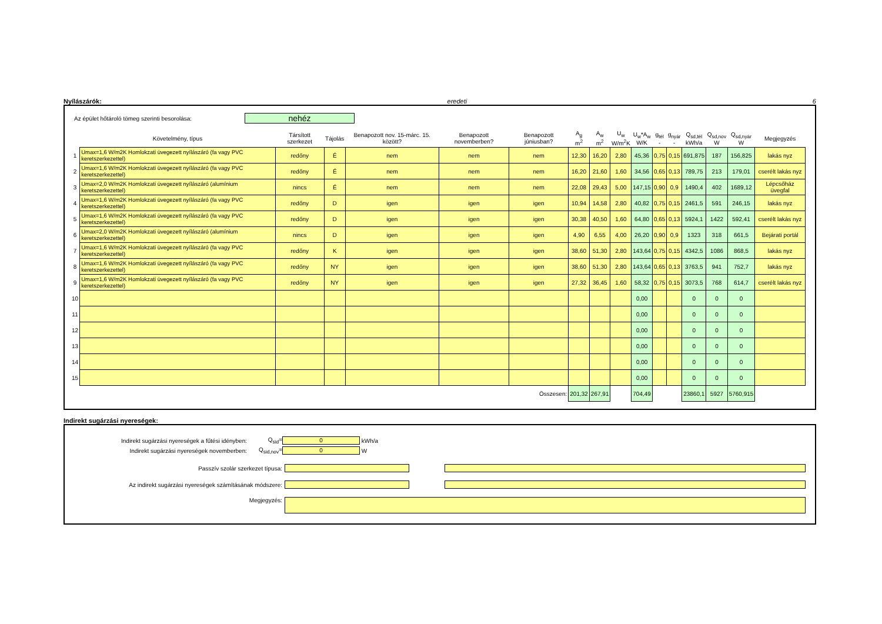Nyílászárók: eredeti 6
Az épület hőtároló tömeg szerinti besorolása: nehéz
| | Követelmény, típus | Társított szerkezet | Tájolás | Benapozott nov. 15-márc. 15. között? | Benapozott novemberben? | Benapozott júniusban? | A<sub>g</sub> m<sup>2</sup> | A<sub>w</sub> m<sup>2</sup> | U<sub>w</sub> W/m<sup>2</sup>K | U<sub>w</sub>*A<sub>w</sub> W/K | g<sub>tél</sub> - | g<sub>nyár</sub> - | Q<sub>sd,tél</sub> kWh/a | Q<sub>sd,nov</sub> W | Q<sub>sd,nyár</sub> W | Megjegyzés |
| --- | --- | --- | --- | --- | --- | --- | --- | --- | --- | --- | --- | --- | --- | --- | --- | --- |
| 1 | Umax=1,6 W/m2K Homlokzati üvegezett nyílászáró (fa vagy PVC keretszerkezettel) | redőny | É | nem | nem | nem | 12,30 | 16,20 | 2,80 | 45,36 | 0,75 | 0,15 | 691,875 | 187 | 156,825 | lakás nyz |
| 2 | Umax=1,6 W/m2K Homlokzati üvegezett nyílászáró (fa vagy PVC keretszerkezettel) | redőny | É | nem | nem | nem | 16,20 | 21,60 | 1,60 | 34,56 | 0,65 | 0,13 | 789,75 | 213 | 179,01 | cserélt lakás nyz |
| 3 | Umax=2,0 W/m2K Homlokzati üvegezett nyílászáró (alumínium keretszerkezettel) | nincs | É | nem | nem | nem | 22,08 | 29,43 | 5,00 | 147,15 | 0,90 | 0,9 | 1490,4 | 402 | 1689,12 | Lépcsőház üvegfal |
| 4 | Umax=1,6 W/m2K Homlokzati üvegezett nyílászáró (fa vagy PVC keretszerkezettel) | redőny | D | igen | igen | igen | 10,94 | 14,58 | 2,80 | 40,82 | 0,75 | 0,15 | 2461,5 | 591 | 246,15 | lakás nyz |
| 5 | Umax=1,6 W/m2K Homlokzati üvegezett nyílászáró (fa vagy PVC keretszerkezettel) | redőny | D | igen | igen | igen | 30,38 | 40,50 | 1,60 | 64,80 | 0,65 | 0,13 | 5924,1 | 1422 | 592,41 | cserélt lakás nyz |
| 6 | Umax=2,0 W/m2K Homlokzati üvegezett nyílászáró (alumínium keretszerkezettel) | nincs | D | igen | igen | igen | 4,90 | 6,55 | 4,00 | 26,20 | 0,90 | 0,9 | 1323 | 318 | 661,5 | Bejárati portál |
| 7 | Umax=1,6 W/m2K Homlokzati üvegezett nyílászáró (fa vagy PVC keretszerkezettel) | redőny | K | igen | igen | igen | 38,60 | 51,30 | 2,80 | 143,64 | 0,75 | 0,15 | 4342,5 | 1086 | 868,5 | lakás nyz |
| 8 | Umax=1,6 W/m2K Homlokzati üvegezett nyílászáró (fa vagy PVC keretszerkezettel) | redőny | NY | igen | igen | igen | 38,60 | 51,30 | 2,80 | 143,64 | 0,65 | 0,13 | 3763,5 | 941 | 752,7 | lakás nyz |
| 9 | Umax=1,6 W/m2K Homlokzati üvegezett nyílászáró (fa vagy PVC keretszerkezettel) | redőny | NY | igen | igen | igen | 27,32 | 36,45 | 1,60 | 58,32 | 0,75 | 0,15 | 3073,5 | 768 | 614,7 | cserélt lakás nyz |
| 10 | | | | | | | | | | 0,00 | | | 0 | 0 | 0 | |
| 11 | | | | | | | | | | 0,00 | | | 0 | 0 | 0 | |
| 12 | | | | | | | | | | 0,00 | | | 0 | 0 | 0 | |
| 13 | | | | | | | | | | 0,00 | | | 0 | 0 | 0 | |
| 14 | | | | | | | | | | 0,00 | | | 0 | 0 | 0 | |
| 15 | | | | | | | | | | 0,00 | | | 0 | 0 | 0 | |
| Összesen: | | | | | | | 201,32 | 267,91 | | 704,49 | | | 23860,1 | 5927 | 5760,915 | |
Indirekt sugárzási nyereségek:
Indirekt sugárzási nyereségek a fűtési idényben: Q<sub>sid</sub>= 0 kWh/a
Indirekt sugárzási nyereségek novemberben: Q<sub>sid,nov</sub>= 0 W
Passzív szolár szerkezet típusa:
Az indirekt sugárzási nyereségek számításának módszere:
Megjegyzés: